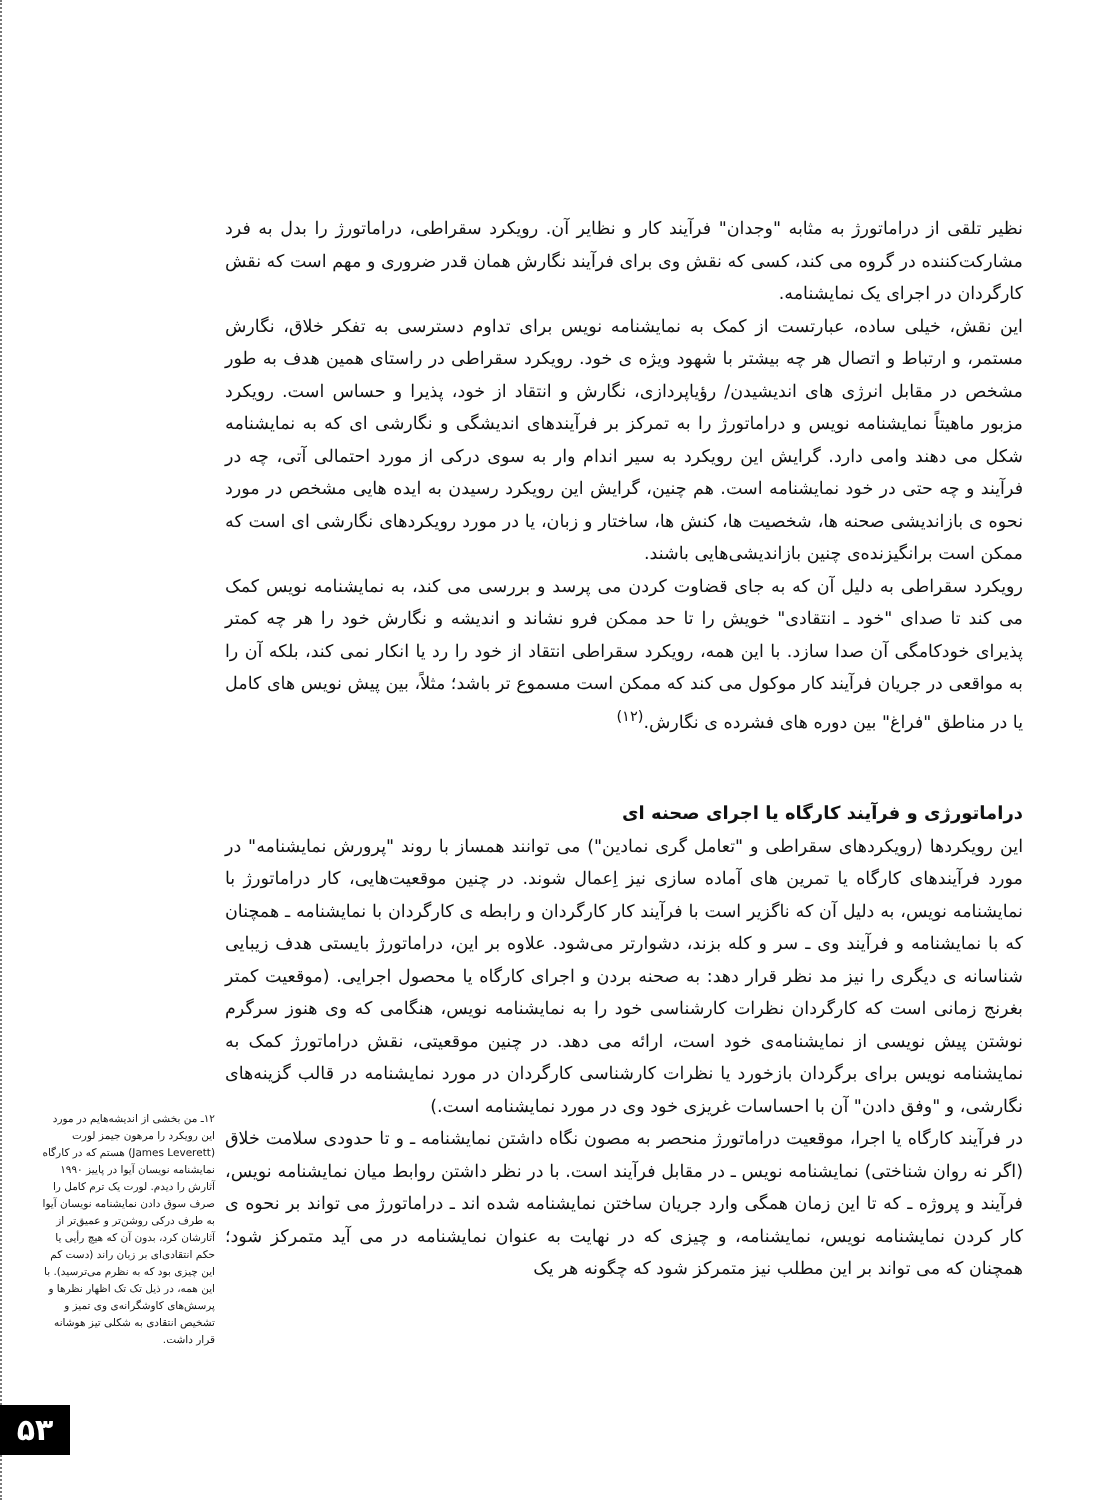نظیر تلقی از دراماتورژ به مثابه "وجدان" فرآیند کار و نظایر آن. رویکرد سقراطی، دراماتورژ را بدل به فرد مشارکت‌کننده در گروه می کند، کسی که نقش وی برای فرآیند نگارش همان قدر ضروری و مهم است که نقش کارگردان در اجرای یک نمایشنامه.
این نقش، خیلی ساده، عبارتست از کمک به نمایشنامه نویس برای تداوم دسترسی به تفکر خلاق، نگارش مستمر، و ارتباط و اتصال هر چه بیشتر با شهود ویژه ی خود. رویکرد سقراطی در راستای همین هدف به طور مشخص در مقابل انرژی های اندیشیدن/ رؤیاپردازی، نگارش و انتقاد از خود، پذیرا و حساس است. رویکرد مزبور ماهیتاً نمایشنامه نویس و دراماتورژ را به تمرکز بر فرآیندهای اندیشگی و نگارشی ای که به نمایشنامه شکل می دهند وامی دارد. گرایش این رویکرد به سیر اندام وار به سوی درکی از مورد احتمالی آتی، چه در فرآیند و چه حتی در خود نمایشنامه است. هم چنین، گرایش این رویکرد رسیدن به ایده هایی مشخص در مورد نحوه ی بازاندیشی صحنه ها، شخصیت ها، کنش ها، ساختار و زبان، یا در مورد رویکردهای نگارشی ای است که ممکن است برانگیزنده‌ی چنین بازاندیشی‌هایی باشند.
رویکرد سقراطی به دلیل آن که به جای قضاوت کردن می پرسد و بررسی می کند، به نمایشنامه نویس کمک می کند تا صدای "خود ـ انتقادی" خویش را تا حد ممکن فرو نشاند و اندیشه و نگارش خود را هر چه کمتر پذیرای خودکامگی آن صدا سازد. با این همه، رویکرد سقراطی انتقاد از خود را رد یا انکار نمی کند، بلکه آن را به مواقعی در جریان فرآیند کار موکول می کند که ممکن است مسموع تر باشد؛ مثلاً، بین پیش نویس های کامل یا در مناطق "فراغ" بین دوره های فشرده ی نگارش.<sup>(۱۲)</sup>
دراماتورژی و فرآیند کارگاه یا اجرای صحنه ای
این رویکردها (رویکردهای سقراطی و "تعامل گری نمادین") می توانند همساز با روند "پرورش نمایشنامه" در مورد فرآیندهای کارگاه یا تمرین های آماده سازی نیز اِعمال شوند. در چنین موقعیت‌هایی، کار دراماتورژ با نمایشنامه نویس، به دلیل آن که ناگزیر است با فرآیند کار کارگردان و رابطه ی کارگردان با نمایشنامه ـ همچنان که با نمایشنامه و فرآیند وی ـ سر و کله بزند، دشوارتر می‌شود. علاوه بر این، دراماتورژ بایستی هدف زیبایی شناسانه ی دیگری را نیز مد نظر قرار دهد: به صحنه بردن و اجرای کارگاه یا محصول اجرایی. (موقعیت کمتر بغرنج زمانی است که کارگردان نظرات کارشناسی خود را به نمایشنامه نویس، هنگامی که وی هنوز سرگرم نوشتن پیش نویسی از نمایشنامه‌ی خود است، ارائه می دهد. در چنین موقعیتی، نقش دراماتورژ کمک به نمایشنامه نویس برای برگردان بازخورد یا نظرات کارشناسی کارگردان در مورد نمایشنامه در قالب گزینه‌های نگارشی، و "وفق دادن" آن با احساسات غریزی خود وی در مورد نمایشنامه است.)
در فرآیند کارگاه یا اجرا، موقعیت دراماتورژ منحصر به مصون نگاه داشتن نمایشنامه ـ و تا حدودی سلامت خلاق (اگر نه روان شناختی) نمایشنامه نویس ـ در مقابل فرآیند است. با در نظر داشتن روابط میان نمایشنامه نویس، فرآیند و پروژه ـ که تا این زمان همگی وارد جریان ساختن نمایشنامه شده اند ـ دراماتورژ می تواند بر نحوه ی کار کردن نمایشنامه نویس، نمایشنامه، و چیزی که در نهایت به عنوان نمایشنامه در می آید متمرکز شود؛ همچنان که می تواند بر این مطلب نیز متمرکز شود که چگونه هر یک
۱۲ـ من بخشی از اندیشه‌هایم در مورد این رویکرد را مرهون جیمز لورت (James Leverett) هستم که در کارگاه نمایشنامه نویسان آیوا در پاییز ۱۹۹۰ آثارش را دیدم. لورت یک ترم کامل را صرف سوق دادن نمایشنامه نویسان آیوا به طرف درکی روشن‌تر و عمیق‌تر از آثارشان کرد، بدون آن که هیچ رأیی یا حکم انتقادی‌ای بر زبان راند (دست کم این چیزی بود که به نظرم می‌ترسید). با این همه، در ذیل تک تک اظهار نظرها و پرسش‌های کاوشگرانه‌ی وی تمیز و تشخیص انتقادی به شکلی تیز هوشانه قرار داشت.
۵۳